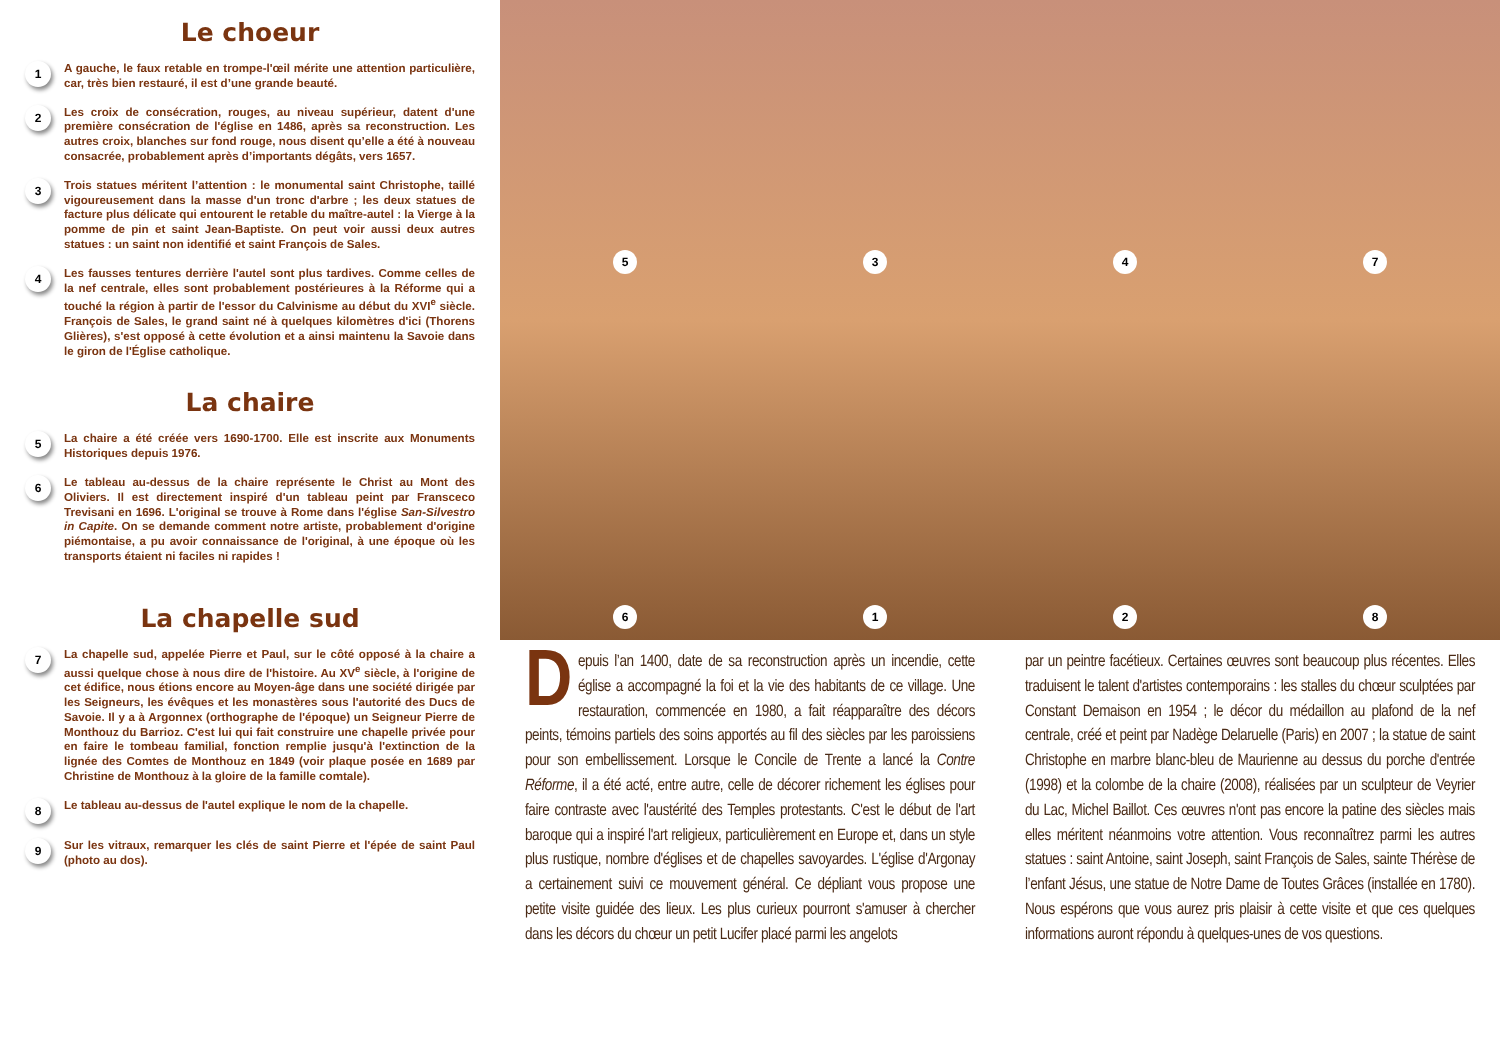Le choeur
1
A gauche, le faux retable en trompe-l'œil mérite une attention particulière, car, très bien restauré, il est d’une grande beauté.
2
Les croix de consécration, rouges, au niveau supérieur, datent d'une première consécration de l'église en 1486, après sa reconstruction. Les autres croix, blanches sur fond rouge, nous disent qu’elle a été à nouveau consacrée, probablement après d’importants dégâts, vers 1657.
3
Trois statues méritent l’attention : le monumental saint Christophe, taillé vigoureusement dans la masse d'un tronc d'arbre ; les deux statues de facture plus délicate qui entourent le retable du maître-autel : la Vierge à la pomme de pin et saint Jean-Baptiste. On peut voir aussi deux autres statues : un saint non identifié et saint François de Sales.
4
Les fausses tentures derrière l'autel sont plus tardives. Comme celles de la nef centrale, elles sont probablement postérieures à la Réforme qui a touché la région à partir de l'essor du Calvinisme au début du XVI<sup>e</sup> siècle. François de Sales, le grand saint né à quelques kilomètres d'ici (Thorens Glières), s'est opposé à cette évolution et a ainsi maintenu la Savoie dans le giron de l'Église catholique.
La chaire
5
La chaire a été créée vers 1690-1700. Elle est inscrite aux Monuments Historiques depuis 1976.
6
Le tableau au-dessus de la chaire représente le Christ au Mont des Oliviers. Il est directement inspiré d'un tableau peint par Fransceco Trevisani en 1696. L'original se trouve à Rome dans l'église San-Silvestro in Capite. On se demande comment notre artiste, probablement d'origine piémontaise, a pu avoir connaissance de l'original, à une époque où les transports étaient ni faciles ni rapides !
La chapelle sud
7
La chapelle sud, appelée Pierre et Paul, sur le côté opposé à la chaire a aussi quelque chose à nous dire de l'histoire. Au XV<sup>e</sup> siècle, à l'origine de cet édifice, nous étions encore au Moyen-âge dans une société dirigée par les Seigneurs, les évêques et les monastères sous l'autorité des Ducs de Savoie. Il y a à Argonnex (orthographe de l'époque) un Seigneur Pierre de Monthouz du Barrioz. C'est lui qui fait construire une chapelle privée pour en faire le tombeau familial, fonction remplie jusqu'à l'extinction de la lignée des Comtes de Monthouz en 1849 (voir plaque posée en 1689 par Christine de Monthouz à la gloire de la famille comtale).
8
Le tableau au-dessus de l'autel explique le nom de la chapelle.
9
Sur les vitraux, remarquer les clés de saint Pierre et l'épée de saint Paul (photo au dos).
5347
6128
Depuis l’an 1400, date de sa reconstruction après un incendie, cette église a accompagné la foi et la vie des habitants de ce village. Une restauration, commencée en 1980, a fait réapparaître des décors peints, témoins partiels des soins apportés au fil des siècles par les paroissiens pour son embellissement. Lorsque le Concile de Trente a lancé la Contre Réforme, il a été acté, entre autre, celle de décorer richement les églises pour faire contraste avec l'austérité des Temples protestants. C'est le début de l'art baroque qui a inspiré l'art religieux, particulièrement en Europe et, dans un style plus rustique, nombre d'églises et de chapelles savoyardes. L'église d'Argonay a certainement suivi ce mouvement général. Ce dépliant vous propose une petite visite guidée des lieux. Les plus curieux pourront s'amuser à chercher dans les décors du chœur un petit Lucifer placé parmi les angelots
par un peintre facétieux. Certaines œuvres sont beaucoup plus récentes. Elles traduisent le talent d'artistes contemporains : les stalles du chœur sculptées par Constant Demaison en 1954 ; le décor du médaillon au plafond de la nef centrale, créé et peint par Nadège Delaruelle (Paris) en 2007 ; la statue de saint Christophe en marbre blanc-bleu de Maurienne au dessus du porche d'entrée (1998) et la colombe de la chaire (2008), réalisées par un sculpteur de Veyrier du Lac, Michel Baillot. Ces œuvres n'ont pas encore la patine des siècles mais elles méritent néanmoins votre attention. Vous reconnaîtrez parmi les autres statues : saint Antoine, saint Joseph, saint François de Sales, sainte Thérèse de l’enfant Jésus, une statue de Notre Dame de Toutes Grâces (installée en 1780). Nous espérons que vous aurez pris plaisir à cette visite et que ces quelques informations auront répondu à quelques-unes de vos questions.